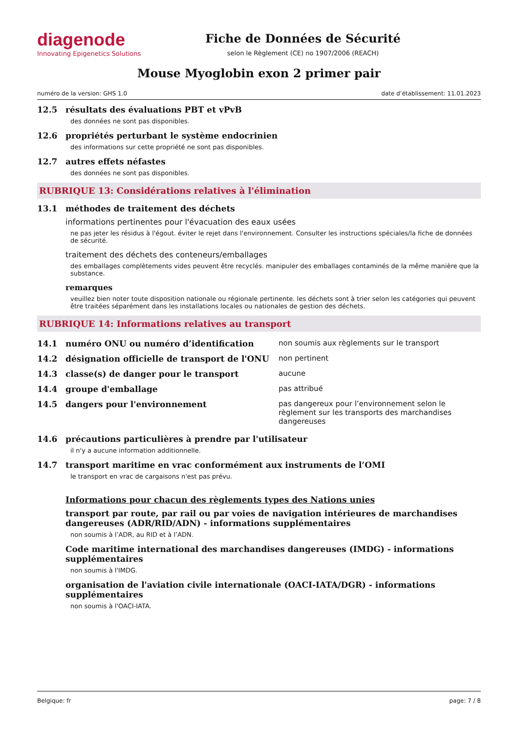diagenode
Innovating Epigenetics Solutions
Fiche de Données de Sécurité
selon le Règlement (CE) no 1907/2006 (REACH)
Mouse Myoglobin exon 2 primer pair
numéro de la version: GHS 1.0 date d’établissement: 11.01.2023
12.5 résultats des évaluations PBT et vPvB
des données ne sont pas disponibles.
12.6 propriétés perturbant le système endocrinien
des informations sur cette propriété ne sont pas disponibles.
12.7 autres effets néfastes
des données ne sont pas disponibles.
RUBRIQUE 13: Considérations relatives à l'élimination
13.1 méthodes de traitement des déchets
informations pertinentes pour l'évacuation des eaux usées
ne pas jeter les résidus à l'égout. éviter le rejet dans l'environnement. Consulter les instructions spéciales/la fiche de données de sécurité.
traitement des déchets des conteneurs/emballages
des emballages complètements vides peuvent être recyclés. manipuler des emballages contaminés de la même manière que la substance.
remarques
veuillez bien noter toute disposition nationale ou régionale pertinente. les déchets sont à trier selon les catégories qui peuvent être traitées séparément dans les installations locales ou nationales de gestion des déchets.
RUBRIQUE 14: Informations relatives au transport
| 14.1 | numéro ONU ou numéro d’identification | non soumis aux règlements sur le transport |
| 14.2 | désignation officielle de transport de l'ONU | non pertinent |
| 14.3 | classe(s) de danger pour le transport | aucune |
| 14.4 | groupe d'emballage | pas attribué |
| 14.5 | dangers pour l'environnement | pas dangereux pour l’environnement selon le règlement sur les transports des marchandises dangereuses |
14.6 précautions particulières à prendre par l'utilisateur
il n'y a aucune information additionnelle.
14.7 transport maritime en vrac conformément aux instruments de l’OMI
le transport en vrac de cargaisons n'est pas prévu.
Informations pour chacun des règlements types des Nations unies
transport par route, par rail ou par voies de navigation intérieures de marchandises dangereuses (ADR/RID/ADN) - informations supplémentaires
non soumis à l’ADR, au RID et à l’ADN.
Code maritime international des marchandises dangereuses (IMDG) - informations supplémentaires
non soumis à l'IMDG.
organisation de l'aviation civile internationale (OACI-IATA/DGR) - informations supplémentaires
non soumis à l'OACI-IATA.
Belgique: fr page: 7 / 8